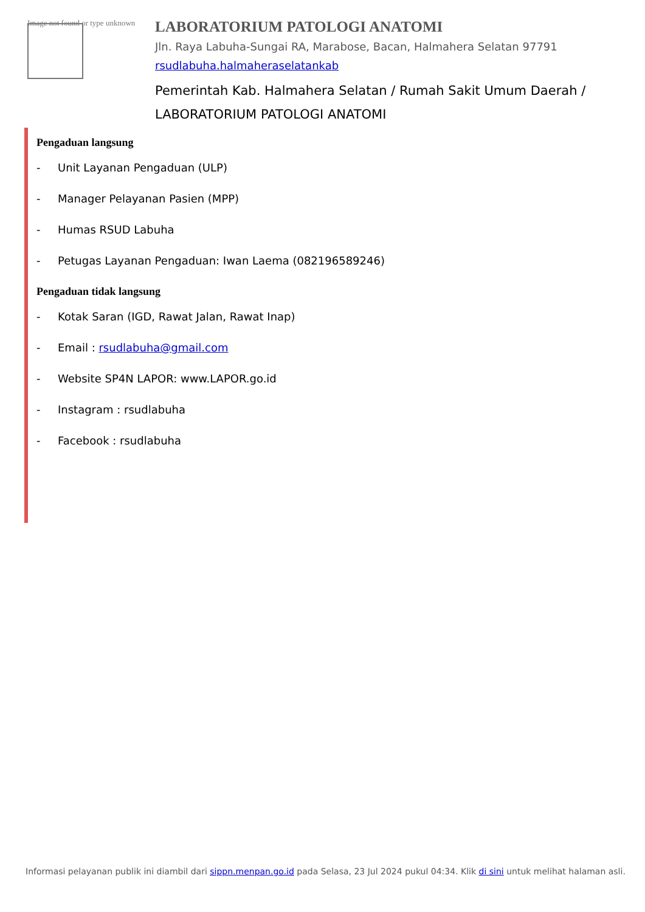Image not found or type unknown
LABORATORIUM PATOLOGI ANATOMI
Jln. Raya Labuha-Sungai RA, Marabose, Bacan, Halmahera Selatan 97791
rsudlabuha.halmaheraselatankab
Pemerintah Kab. Halmahera Selatan / Rumah Sakit Umum Daerah / LABORATORIUM PATOLOGI ANATOMI
Pengaduan langsung
- Unit Layanan Pengaduan (ULP)
- Manager Pelayanan Pasien (MPP)
- Humas RSUD Labuha
- Petugas Layanan Pengaduan: Iwan Laema (082196589246)
Pengaduan tidak langsung
- Kotak Saran (IGD, Rawat Jalan, Rawat Inap)
- Email : rsudlabuha@gmail.com
- Website SP4N LAPOR: www.LAPOR.go.id
- Instagram : rsudlabuha
- Facebook : rsudlabuha
Informasi pelayanan publik ini diambil dari sippn.menpan.go.id pada Selasa, 23 Jul 2024 pukul 04:34. Klik di sini untuk melihat halaman asli.